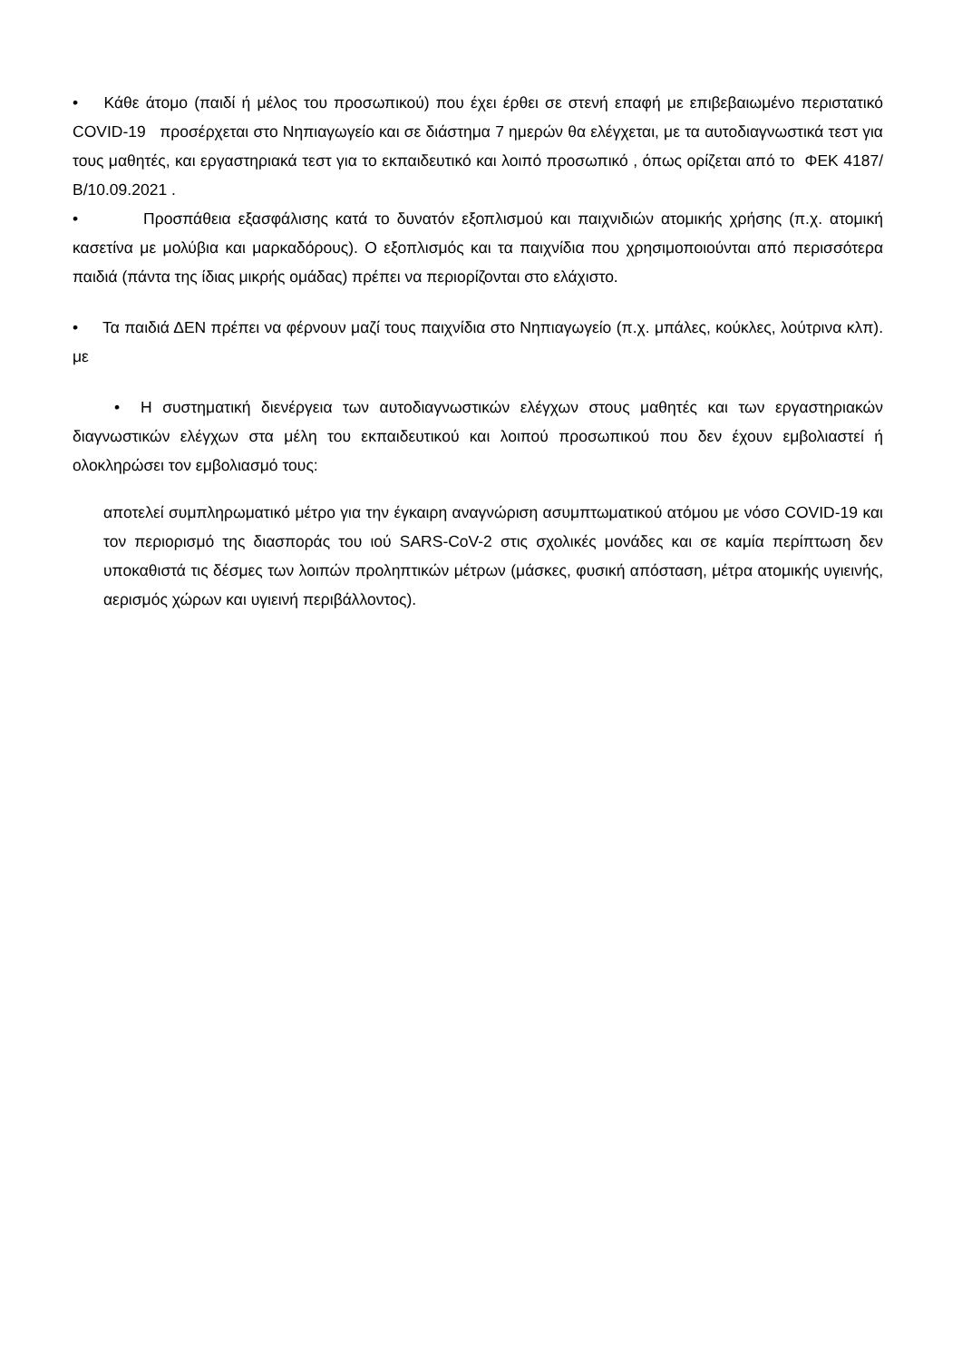• Κάθε άτομο (παιδί ή μέλος του προσωπικού) που έχει έρθει σε στενή επαφή με επιβεβαιωμένο περιστατικό COVID-19 προσέρχεται στο Νηπιαγωγείο και σε διάστημα 7 ημερών θα ελέγχεται, με τα αυτοδιαγνωστικά τεστ για τους μαθητές, και εργαστηριακά τεστ για το εκπαιδευτικό και λοιπό προσωπικό , όπως ορίζεται από το ΦΕΚ 4187/Β/10.09.2021 .
• Προσπάθεια εξασφάλισης κατά το δυνατόν εξοπλισμού και παιχνιδιών ατομικής χρήσης (π.χ. ατομική κασετίνα με μολύβια και μαρκαδόρους). Ο εξοπλισμός και τα παιχνίδια που χρησιμοποιούνται από περισσότερα παιδιά (πάντα της ίδιας μικρής ομάδας) πρέπει να περιορίζονται στο ελάχιστο.
• Τα παιδιά ΔΕΝ πρέπει να φέρνουν μαζί τους παιχνίδια στο Νηπιαγωγείο (π.χ. μπάλες, κούκλες, λούτρινα κλπ). με
• Η συστηματική διενέργεια των αυτοδιαγνωστικών ελέγχων στους μαθητές και των εργαστηριακών διαγνωστικών ελέγχων στα μέλη του εκπαιδευτικού και λοιπού προσωπικού που δεν έχουν εμβολιαστεί ή ολοκληρώσει τον εμβολιασμό τους:
αποτελεί συμπληρωματικό μέτρο για την έγκαιρη αναγνώριση ασυμπτωματικού ατόμου με νόσο COVID-19 και τον περιορισμό της διασποράς του ιού SARS-CoV-2 στις σχολικές μονάδες και σε καμία περίπτωση δεν υποκαθιστά τις δέσμες των λοιπών προληπτικών μέτρων (μάσκες, φυσική απόσταση, μέτρα ατομικής υγιεινής, αερισμός χώρων και υγιεινή περιβάλλοντος).